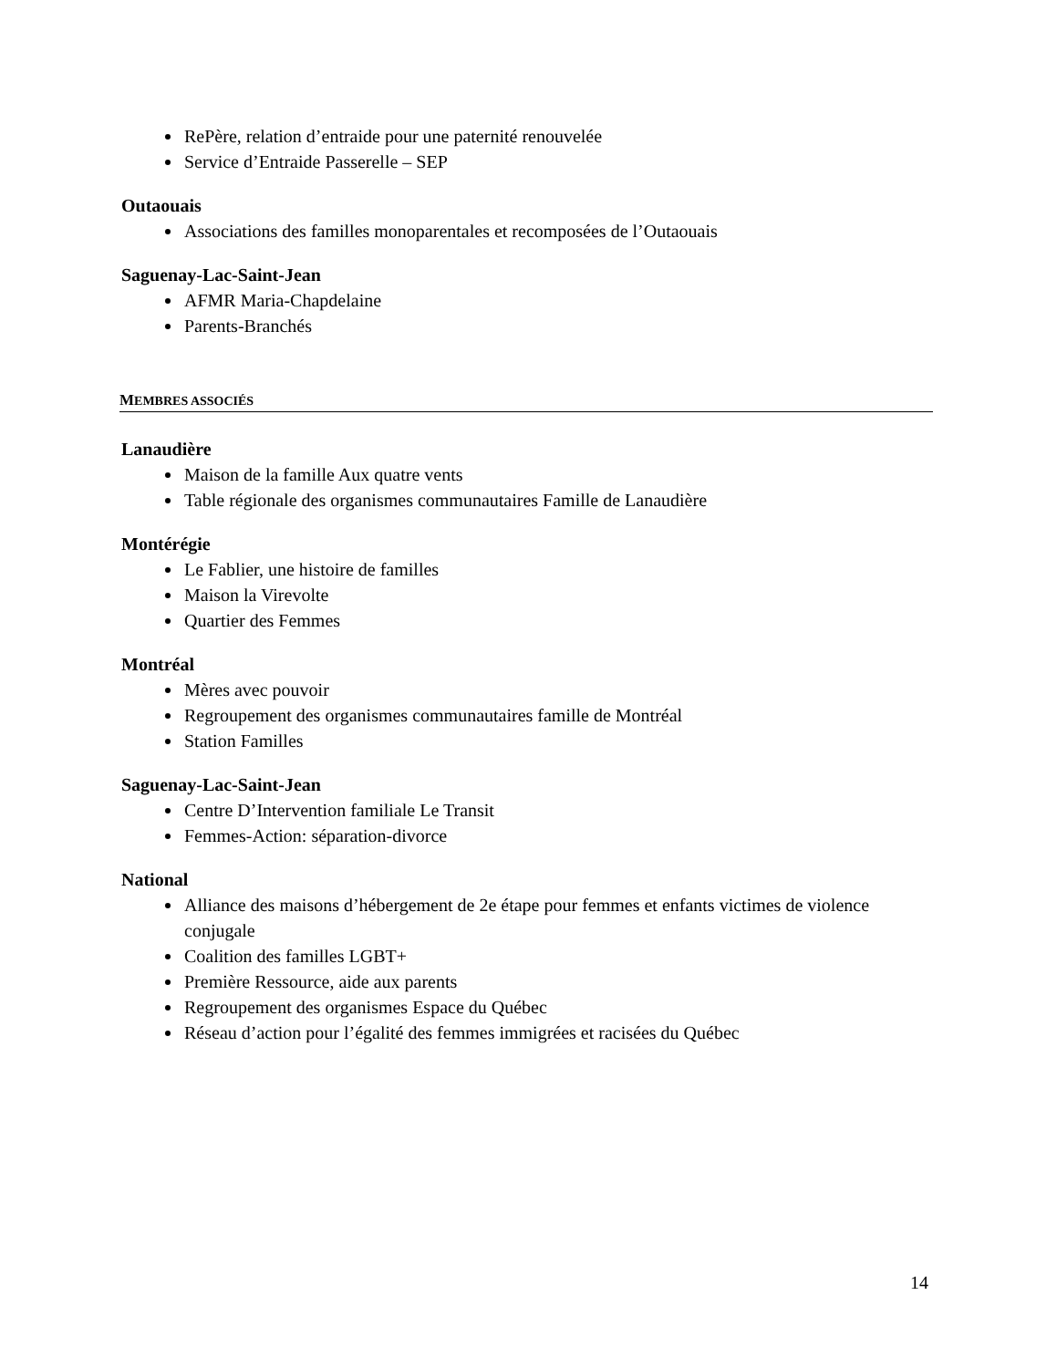RePère, relation d’entraide pour une paternité renouvelée
Service d’Entraide Passerelle – SEP
Outaouais
Associations des familles monoparentales et recomposées de l’Outaouais
Saguenay-Lac-Saint-Jean
AFMR Maria-Chapdelaine
Parents-Branchés
MEMBRES ASSOCIÉS
Lanaudière
Maison de la famille Aux quatre vents
Table régionale des organismes communautaires Famille de Lanaudière
Montérégie
Le Fablier, une histoire de familles
Maison la Virevolte
Quartier des Femmes
Montréal
Mères avec pouvoir
Regroupement des organismes communautaires famille de Montréal
Station Familles
Saguenay-Lac-Saint-Jean
Centre D’Intervention familiale Le Transit
Femmes-Action: séparation-divorce
National
Alliance des maisons d’hébergement de 2e étape pour femmes et enfants victimes de violence conjugale
Coalition des familles LGBT+
Première Ressource, aide aux parents
Regroupement des organismes Espace du Québec
Réseau d’action pour l’égalité des femmes immigrées et racisées du Québec
14